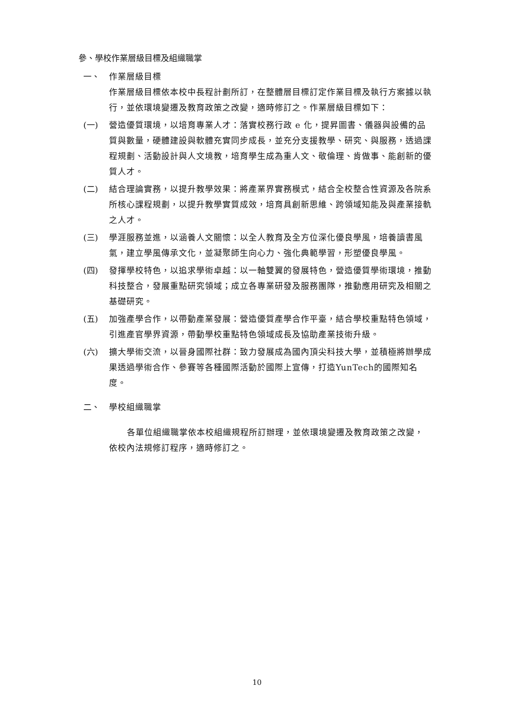參、學校作業層級目標及組織職掌
一、 作業層級目標
作業層級目標依本校中長程計劃所訂，在整體層目標訂定作業目標及執行方案據以執行，並依環境變遷及教育政策之改變，適時修訂之。作業層級目標如下：
(一) 營造優質環境，以培育專業人才：落實校務行政 e 化，提昇圖書、儀器與設備的品質與數量，硬體建設與軟體充實同步成長，並充分支援教學、研究、與服務，透過課程規劃、活動設計與人文境教，培育學生成為重人文、敬倫理、肯做事、能創新的優質人才。
(二) 結合理論實務，以提升教學效果：將產業界實務模式，結合全校整合性資源及各院系所核心課程規劃，以提升教學實質成效，培育具創新思維、跨領域知能及與產業接軌之人才。
(三) 學涯服務並進，以涵養人文關懷：以全人教育及全方位深化優良學風，培養讀書風氣，建立學風傳承文化，並凝聚師生向心力、強化典範學習，形塑優良學風。
(四) 發揮學校特色，以追求學術卓越：以一軸雙翼的發展特色，營造優質學術環境，推動科技整合，發展重點研究領域；成立各專業研發及服務團隊，推動應用研究及相關之基礎研究。
(五) 加強產學合作，以帶動產業發展：營造優質產學合作平臺，結合學校重點特色領域，引進產官學界資源，帶動學校重點特色領域成長及協助產業技術升級。
(六) 擴大學術交流，以晉身國際社群：致力發展成為國內頂尖科技大學，並積極將辦學成果透過學術合作、參賽等各種國際活動於國際上宣傳，打造YunTech的國際知名度。
二、 學校組織職掌
各單位組織職掌依本校組織規程所訂辦理，並依環境變遷及教育政策之改變，依校內法規修訂程序，適時修訂之。
10